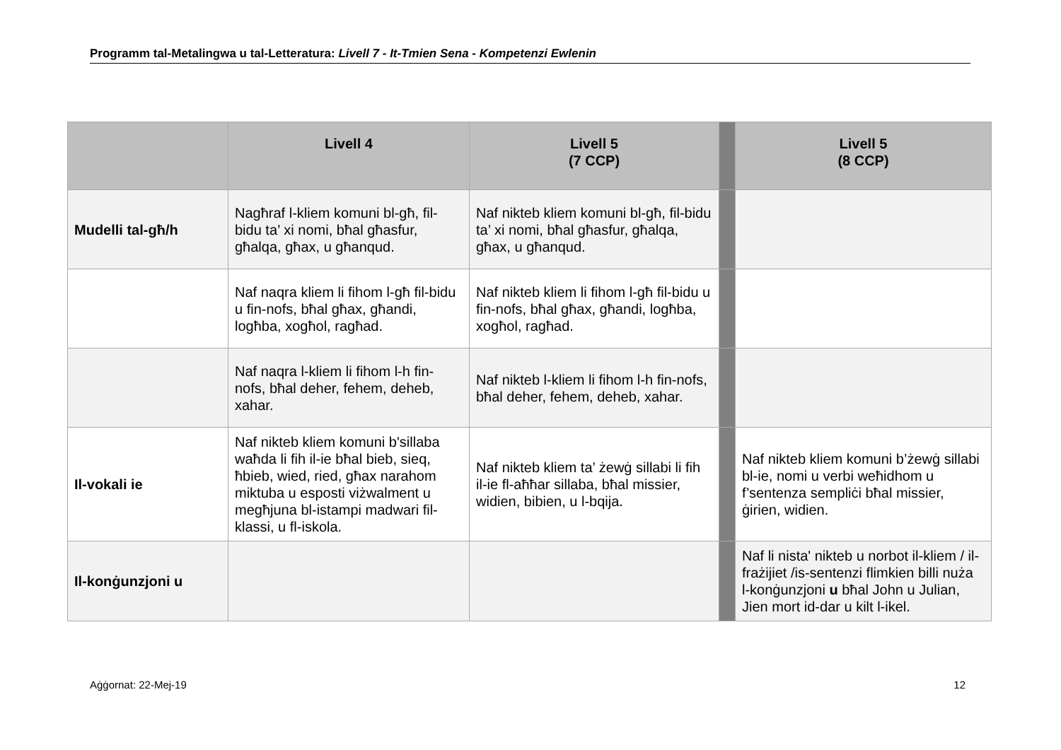Programm tal-Metalingwa u tal-Letteratura: Livell 7 - It-Tmien Sena - Kompetenzi Ewlenin
| | Livell 4 | Livell 5 (7 CCP) | | Livell 5 (8 CCP) |
| --- | --- | --- | --- | --- |
| Mudelli tal-għ/h | Nagħraf l-kliem komuni bl-għ, fil-bidu ta’ xi nomi, bħal għasfur, għalqa, għax, u għanqud. | Naf nikteb kliem komuni bl-għ, fil-bidu ta’ xi nomi, bħal għasfur, għalqa, għax, u għanqud. | | |
| | Naf naqra kliem li fihom l-għ fil-bidu u fin-nofs, bħal għax, għandi, logħba, xogħol, ragħad. | Naf nikteb kliem li fihom l-għ fil-bidu u fin-nofs, bħal għax, għandi, logħba, xogħol, ragħad. | | |
| | Naf naqra l-kliem li fihom l-h fin-nofs, bħal deher, fehem, deheb, xahar. | Naf nikteb l-kliem li fihom l-h fin-nofs, bħal deher, fehem, deheb, xahar. | | |
| Il-vokali ie | Naf nikteb kliem komuni b'sillaba waħda li fih il-ie bħal bieb, sieq, ħbieb, wied, ried, għax narahom miktuba u esposti viżwalment u megħjuna bl-istampi madwari fil-klassi, u fl-iskola. | Naf nikteb kliem ta’ żewġ sillabi li fih il-ie fl-aħħar sillaba, bħal missier, widien, bibien, u l-bqija. | | Naf nikteb kliem komuni b’żewġ sillabi bl-ie, nomi u verbi weħidhom u f’sentenza sempliċi bħal missier, ġirien, widien. |
| Il-konġunzjoni u | | | | Naf li nista' nikteb u norbot il-kliem / il-frażijiet /is-sentenzi flimkien billi nuża l-konġunzjoni u bħal John u Julian, Jien mort id-dar u kilt l-ikel. |
Aġġornat: 22-Mej-19 12